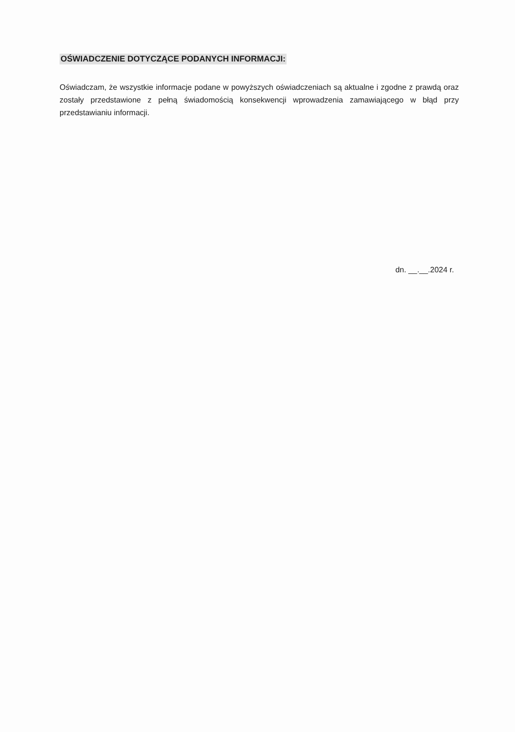OŚWIADCZENIE DOTYCZĄCE PODANYCH INFORMACJI:
Oświadczam, że wszystkie informacje podane w powyższych oświadczeniach są aktualne i zgodne z prawdą oraz zostały przedstawione z pełną świadomością konsekwencji wprowadzenia zamawiającego w błąd przy przedstawianiu informacji.
dn. __.__.2024 r.